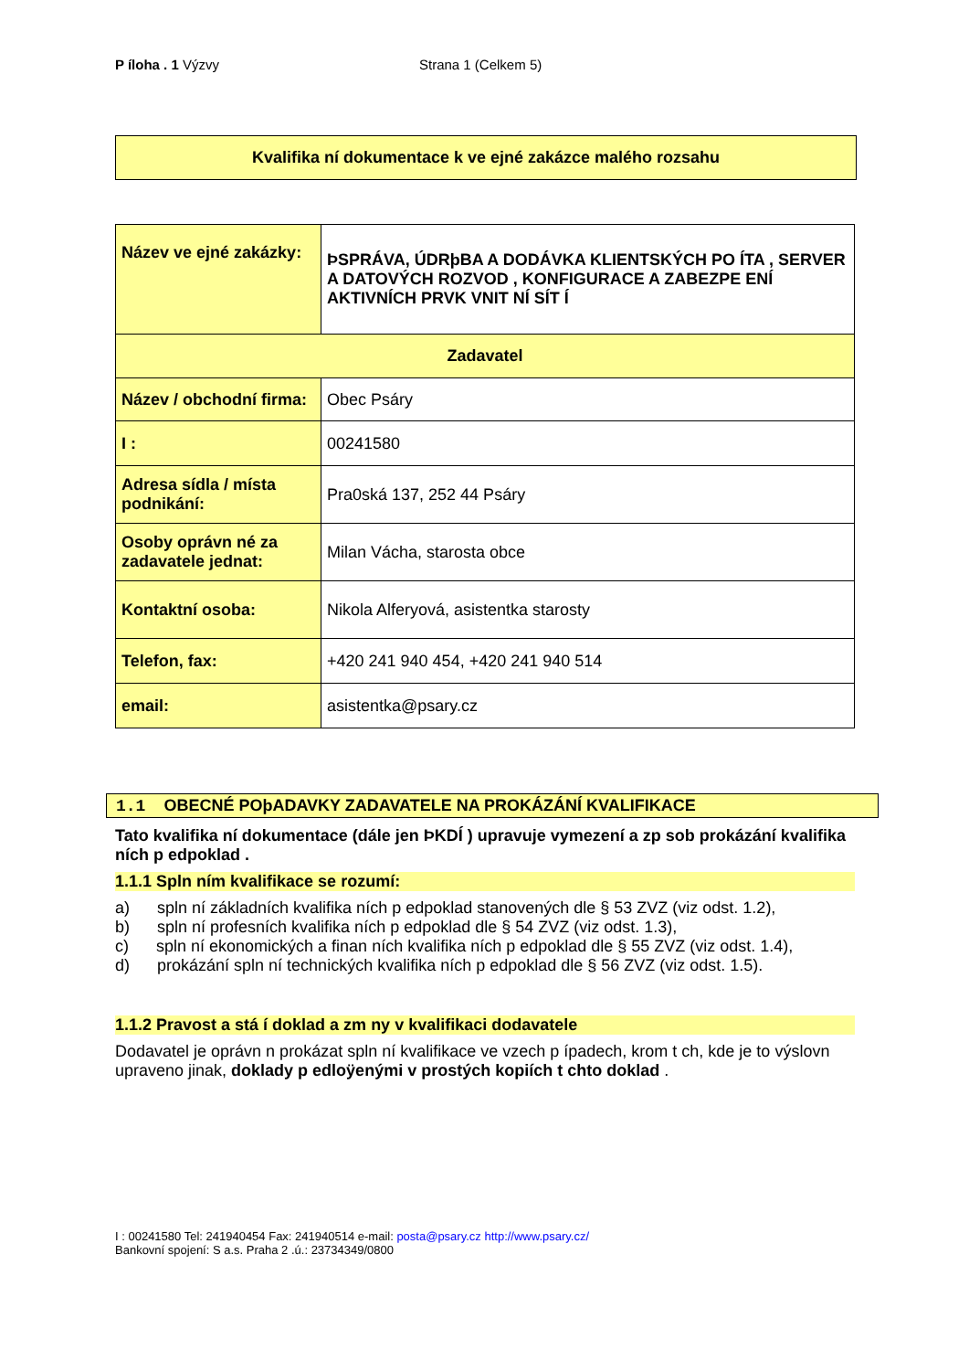P íloha . 1 Výzvy Strana 1 (Celkem 5)
Kvalifika ní dokumentace k ve ejné zakázce malého rozsahu
| Název ve ejné zakázky: | ÞSPRÁVA, ÚDRþBA A DODÁVKA KLIENTSKÝCH PO ÍTA , SERVER A DATOVÝCH ROZVOD , KONFIGURACE A ZABEZPE ENÍ AKTIVNÍCH PRVK VNIT NÍ SÍT Í |
| Zadavatel | |
| Název / obchodní firma: | Obec Psáry |
| I : | 00241580 |
| Adresa sídla / místa podnikání: | Pra0ská 137, 252 44 Psáry |
| Osoby oprávn né za zadavatele jednat: | Milan Vácha, starosta obce |
| Kontaktní osoba: | Nikola Alferyová, asistentka starosty |
| Telefon, fax: | +420 241 940 454, +420 241 940 514 |
| email: | asistentka@psary.cz |
1.1 OBECNÉ POþADAVKY ZADAVATELE NA PROKÁZÁNÍ KVALIFIKACE
Tato kvalifika ní dokumentace (dále jen ÞKDÍ ) upravuje vymezení a zp sob prokázání kvalifika ních p edpoklad .
1.1.1 Spln ním kvalifikace se rozumí:
a) spln ní základních kvalifika ních p edpoklad stanovených dle § 53 ZVZ (viz odst. 1.2),
b) spln ní profesních kvalifika ních p edpoklad dle § 54 ZVZ (viz odst. 1.3),
c) spln ní ekonomických a finan ních kvalifika ních p edpoklad dle § 55 ZVZ (viz odst. 1.4),
d) prokázání spln ní technických kvalifika ních p edpoklad dle § 56 ZVZ (viz odst. 1.5).
1.1.2 Pravost a stá í doklad a zm ny v kvalifikaci dodavatele
Dodavatel je oprávn n prokázat spln ní kvalifikace ve vzech p ípadech, krom t ch, kde je to výslovn upraveno jinak, doklady p edloÿenými v prostých kopiích t chto doklad .
I : 00241580 Tel: 241940454 Fax: 241940514 e-mail: posta@psary.cz http://www.psary.cz/
Bankovní spojení: S a.s. Praha 2 .ú.: 23734349/0800